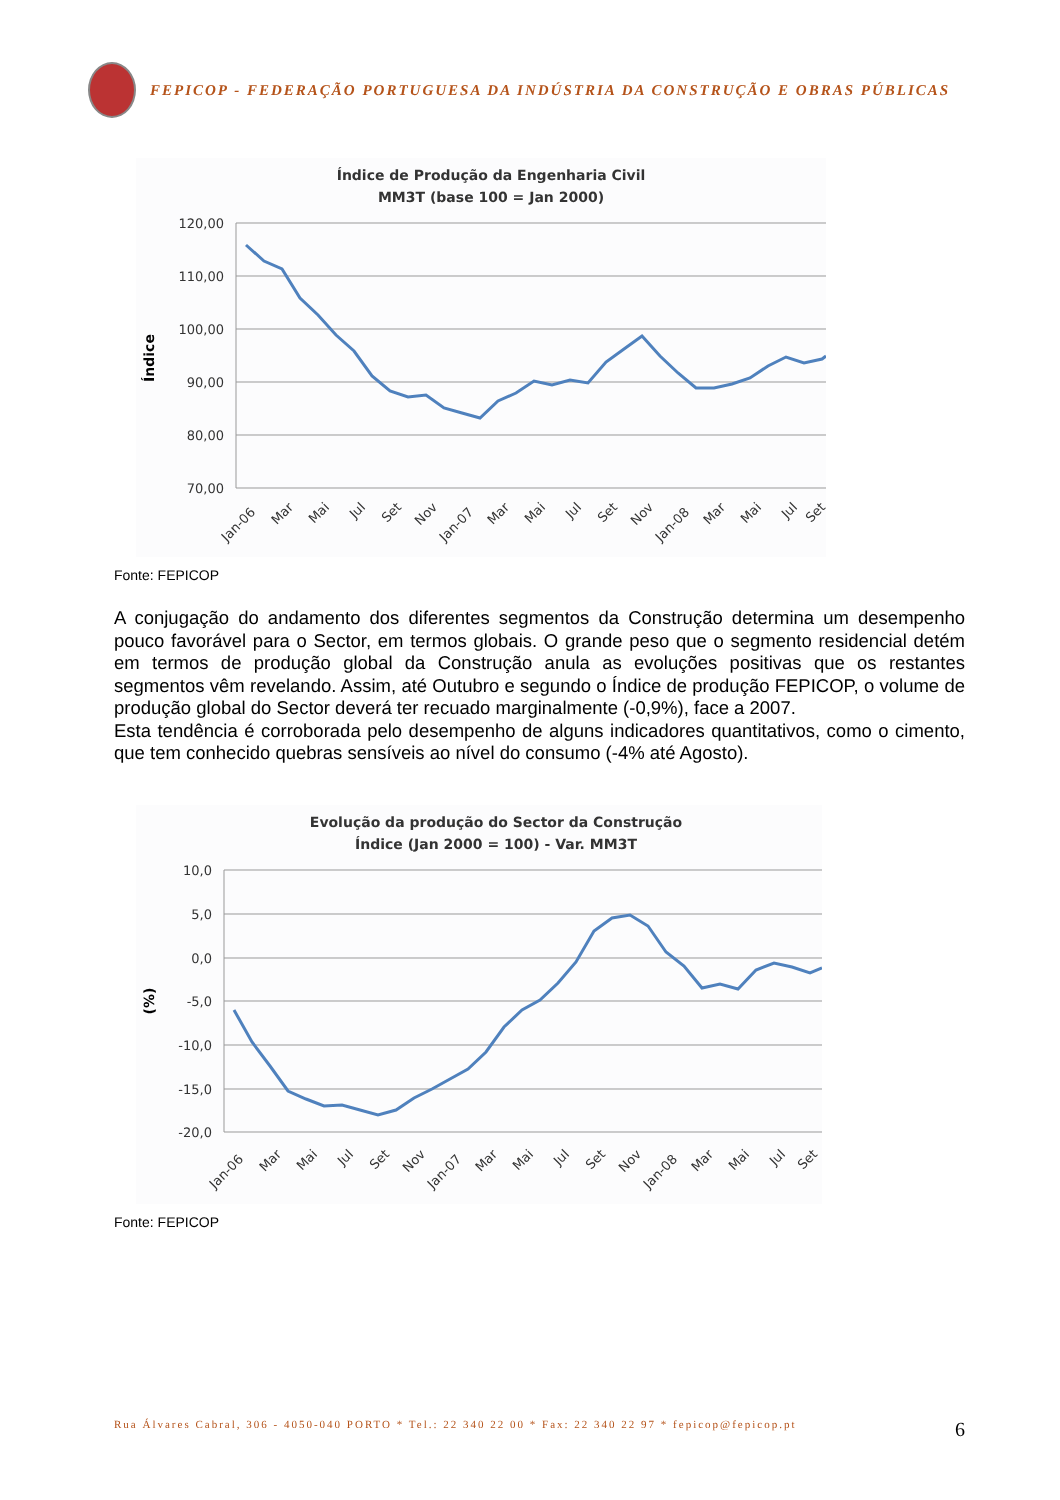FEPICOP - FEDERAÇÃO PORTUGUESA DA INDÚSTRIA DA CONSTRUÇÃO E OBRAS PÚBLICAS
Índice de Produção da Engenharia Civil
MM3T (base 100 = Jan 2000)
120,00
110,00
100,00
90,00
80,00
70,00
Índice
Jan-06
Mar
Mai
Jul
Set
Nov
Jan-07
Mar
Mai
Jul
Set
Nov
Jan-08
Mar
Mai
Jul
Set
Fonte: FEPICOP
A conjugação do andamento dos diferentes segmentos da Construção determina um desempenho pouco favorável para o Sector, em termos globais. O grande peso que o segmento residencial detém em termos de produção global da Construção anula as evoluções positivas que os restantes segmentos vêm revelando. Assim, até Outubro e segundo o Índice de produção FEPICOP, o volume de produção global do Sector deverá ter recuado marginalmente (-0,9%), face a 2007.
Esta tendência é corroborada pelo desempenho de alguns indicadores quantitativos, como o cimento, que tem conhecido quebras sensíveis ao nível do consumo (-4% até Agosto).
Evolução da produção do Sector da Construção
Índice (Jan 2000 = 100) - Var. MM3T
10,0
5,0
0,0
-5,0
-10,0
-15,0
-20,0
(%)
Jan-06
Mar
Mai
Jul
Set
Nov
Jan-07
Mar
Mai
Jul
Set
Nov
Jan-08
Mar
Mai
Jul
Set
Fonte: FEPICOP
Rua Álvares Cabral, 306 - 4050-040 PORTO * Tel.: 22 340 22 00 * Fax: 22 340 22 97 * fepicop@fepicop.pt 6